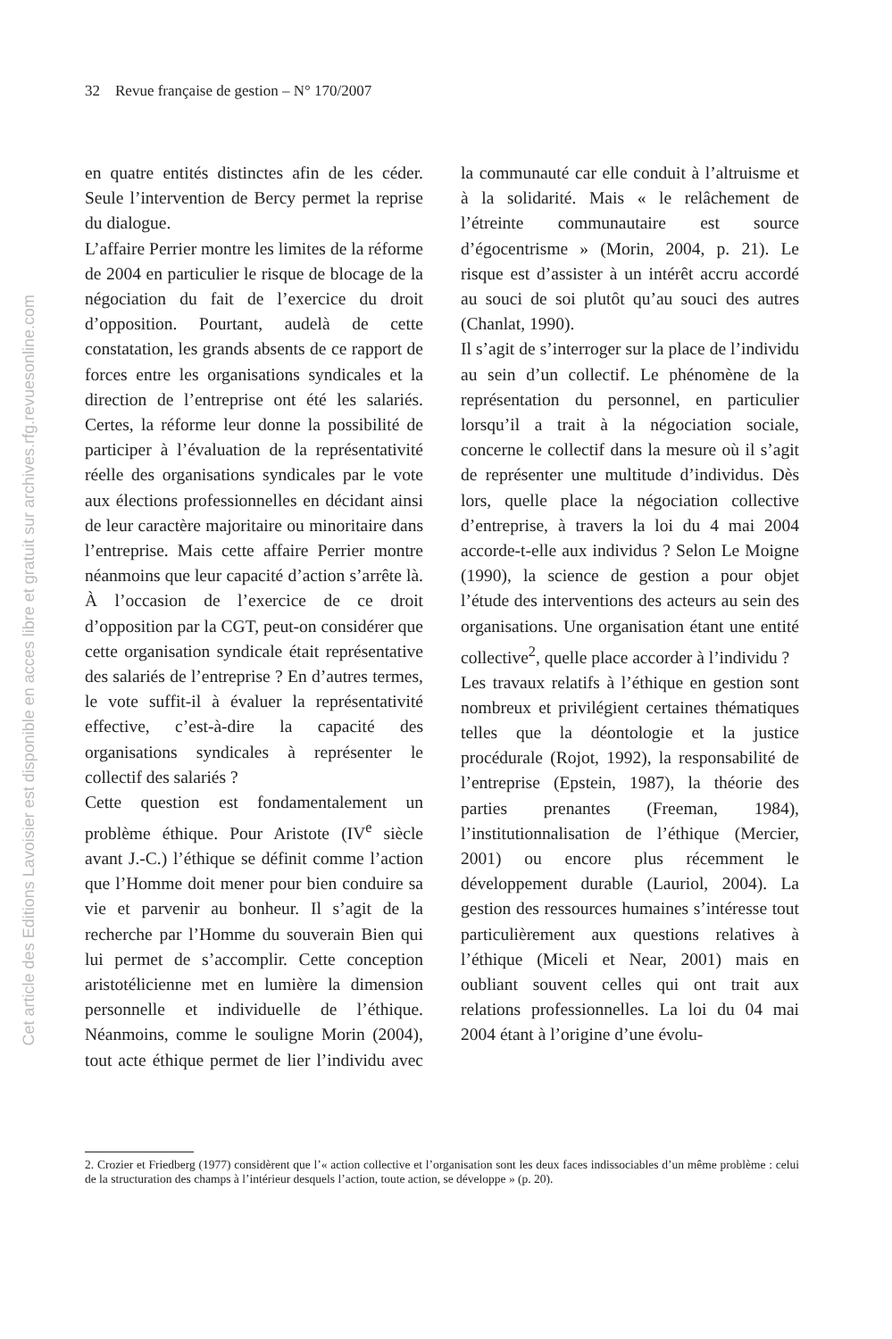Cet article des Editions Lavoisier est disponible en acces libre et gratuit sur archives.rfg.revuesonline.com
32 Revue française de gestion – N° 170/2007
en quatre entités distinctes afin de les céder. Seule l’intervention de Bercy permet la reprise du dialogue.
L’affaire Perrier montre les limites de la réforme de 2004 en particulier le risque de blocage de la négociation du fait de l’exercice du droit d’opposition. Pourtant, audelà de cette constatation, les grands absents de ce rapport de forces entre les organisations syndicales et la direction de l’entreprise ont été les salariés. Certes, la réforme leur donne la possibilité de participer à l’évaluation de la représentativité réelle des organisations syndicales par le vote aux élections professionnelles en décidant ainsi de leur caractère majoritaire ou minoritaire dans l’entreprise. Mais cette affaire Perrier montre néanmoins que leur capacité d’action s’arrête là. À l’occasion de l’exercice de ce droit d’opposition par la CGT, peut-on considérer que cette organisation syndicale était représentative des salariés de l’entreprise ? En d’autres termes, le vote suffit-il à évaluer la représentativité effective, c’est-à-dire la capacité des organisations syndicales à représenter le collectif des salariés ?
Cette question est fondamentalement un problème éthique. Pour Aristote (IV<sup>e</sup> siècle avant J.-C.) l’éthique se définit comme l’action que l’Homme doit mener pour bien conduire sa vie et parvenir au bonheur. Il s’agit de la recherche par l’Homme du souverain Bien qui lui permet de s’accomplir. Cette conception aristotélicienne met en lumière la dimension personnelle et individuelle de l’éthique. Néanmoins, comme le souligne Morin (2004), tout acte éthique permet de lier l’individu avec la communauté car elle conduit à l’altruisme et à la solidarité. Mais « le relâchement de l’étreinte communautaire est source d’égocentrisme » (Morin, 2004, p. 21). Le risque est d’assister à un intérêt accru accordé au souci de soi plutôt qu’au souci des autres (Chanlat, 1990).
Il s’agit de s’interroger sur la place de l’individu au sein d’un collectif. Le phénomène de la représentation du personnel, en particulier lorsqu’il a trait à la négociation sociale, concerne le collectif dans la mesure où il s’agit de représenter une multitude d’individus. Dès lors, quelle place la négociation collective d’entreprise, à travers la loi du 4 mai 2004 accorde-t-elle aux individus ? Selon Le Moigne (1990), la science de gestion a pour objet l’étude des interventions des acteurs au sein des organisations. Une organisation étant une entité collective<sup>2</sup>, quelle place accorder à l’individu ?
Les travaux relatifs à l’éthique en gestion sont nombreux et privilégient certaines thématiques telles que la déontologie et la justice procédurale (Rojot, 1992), la responsabilité de l’entreprise (Epstein, 1987), la théorie des parties prenantes (Freeman, 1984), l’institutionnalisation de l’éthique (Mercier, 2001) ou encore plus récemment le développement durable (Lauriol, 2004). La gestion des ressources humaines s’intéresse tout particulièrement aux questions relatives à l’éthique (Miceli et Near, 2001) mais en oubliant souvent celles qui ont trait aux relations professionnelles. La loi du 04 mai 2004 étant à l’origine d’une évolu-
2. Crozier et Friedberg (1977) considèrent que l’« action collective et l’organisation sont les deux faces indissociables d’un même problème : celui de la structuration des champs à l’intérieur desquels l’action, toute action, se développe » (p. 20).